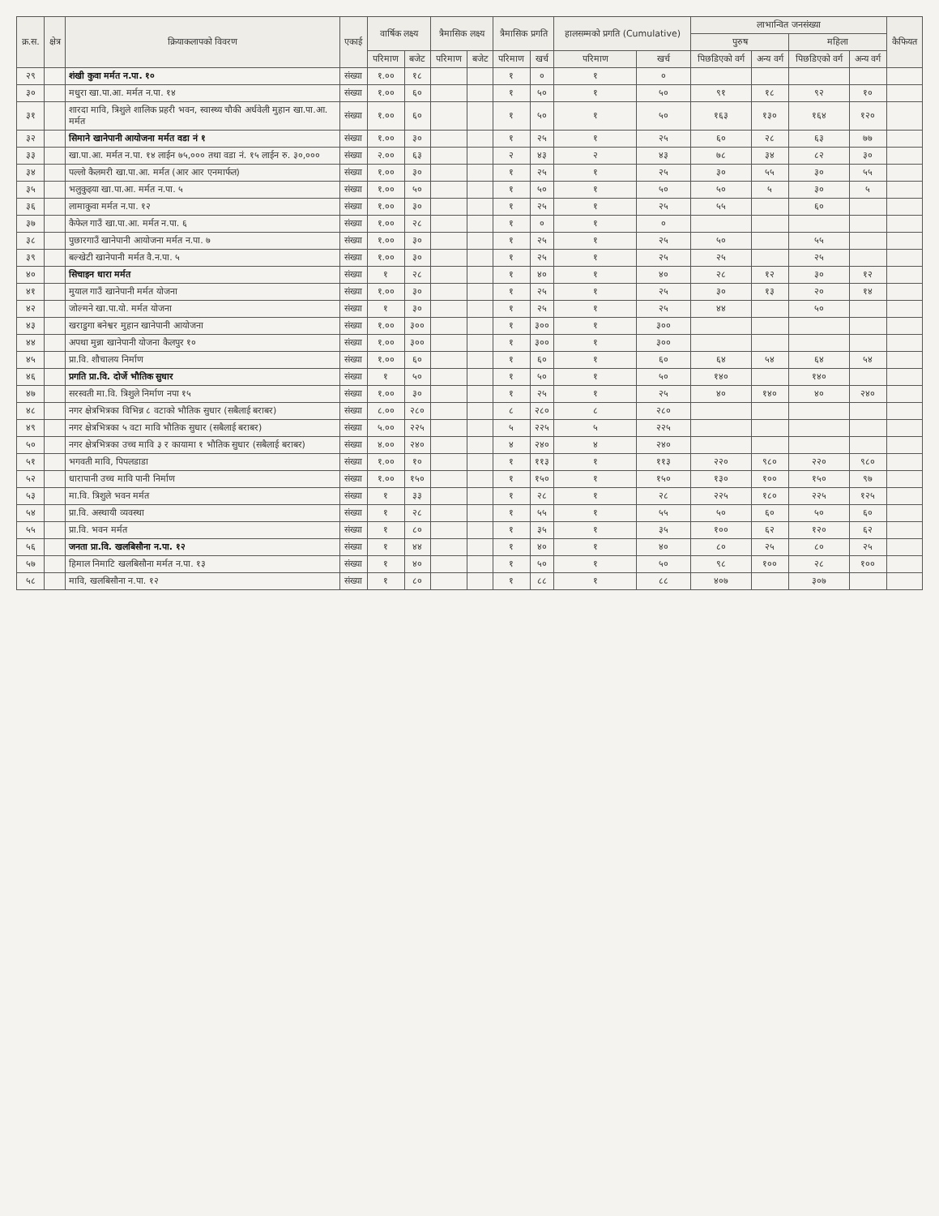| क्र.स. | क्षेत्र | क्रियाकलापको विवरण | एकाई | वार्षिक लक्ष्य | | त्रैमासिक लक्ष्य | | त्रैमासिक प्रगति | | हालसम्मको प्रगति (Cumulative) | | लाभान्वित जनसंख्या | | | | कैफियत |
| --- | --- | --- | --- | --- | --- | --- | --- | --- | --- | --- | --- | --- | --- | --- | --- | --- |
| | | | | | | | | | | | | पुरुष | | महिला | | |
| | | | | परिमाण | बजेट | परिमाण | बजेट | परिमाण | खर्च | परिमाण | खर्च | पिछडिएको वर्ग | अन्य वर्ग | पिछडिएको वर्ग | अन्य वर्ग | |
| २९ | | शंखी कुवा मर्मत न.पा. १० | संख्या | १.०० | १८ | | | १ | ० | १ | ० | | | | | |
| ३० | | मधुरा खा.पा.आ. मर्मत न.पा. १४ | संख्या | १.०० | ६० | | | १ | ५० | १ | ५० | ९१ | १८ | ९२ | १० | |
| ३१ | | शारदा मावि, त्रिशुले शालिक प्रहरी भवन, स्वास्थ्य चौकी अर्धवेली मुहान खा.पा.आ. मर्मत | संख्या | १.०० | ६० | | | १ | ५० | १ | ५० | १६३ | १३० | १६४ | १२० | |
| ३२ | | सिमाने खानेपानी आयोजना मर्मत वडा नं १ | संख्या | १.०० | ३० | | | १ | २५ | १ | २५ | ६० | २८ | ६३ | ७७ | |
| ३३ | | खा.पा.आ. मर्मत न.पा. १४ लाईन ७५,००० तथा वडा नं. १५ लाईन रु. ३०,००० | संख्या | २.०० | ६३ | | | २ | ४३ | २ | ४३ | ७८ | ३४ | ८२ | ३० | |
| ३४ | | पल्लो कैलमरी खा.पा.आ. मर्मत (आर आर एनमार्फत) | संख्या | १.०० | ३० | | | १ | २५ | १ | २५ | ३० | ५५ | ३० | ५५ | |
| ३५ | | भलुकुइया खा.पा.आ. मर्मत न.पा. ५ | संख्या | १.०० | ५० | | | १ | ५० | १ | ५० | ५० | ५ | ३० | ५ | |
| ३६ | | लामाकुवा मर्मत न.पा. १२ | संख्या | १.०० | ३० | | | १ | २५ | १ | २५ | ५५ | | ६० | | |
| ३७ | | कैफेल गाउँ खा.पा.आ. मर्मत न.पा. ६ | संख्या | १.०० | २८ | | | १ | ० | १ | ० | | | | | |
| ३८ | | पुछारगाउँ खानेपानी आयोजना मर्मत न.पा. ७ | संख्या | १.०० | ३० | | | १ | २५ | १ | २५ | ५० | | ५५ | | |
| ३९ | | बल्खेटी खानेपानी मर्मत वै.न.पा. ५ | संख्या | १.०० | ३० | | | १ | २५ | १ | २५ | २५ | | २५ | | |
| ४० | | सिचाइन धारा मर्मत | संख्या | १ | २८ | | | १ | ४० | १ | ४० | २८ | १२ | ३० | १२ | |
| ४१ | | मुयाल गाउँ खानेपानी मर्मत योजना | संख्या | १.०० | ३० | | | १ | २५ | १ | २५ | ३० | १३ | २० | १४ | |
| ४२ | | जोल्मने खा.पा.यो. मर्मत योजना | संख्या | १ | ३० | | | १ | २५ | १ | २५ | ४४ | | ५० | | |
| ४३ | | खराडुगा बनेश्वर मुहान खानेपानी आयोजना | संख्या | १.०० | ३०० | | | १ | ३०० | १ | ३०० | | | | | |
| ४४ | | अपथा मुन्ना खानेपानी योजना कैलपुर १० | संख्या | १.०० | ३०० | | | १ | ३०० | १ | ३०० | | | | | |
| ४५ | | प्रा.वि. शौचालय निर्माण | संख्या | १.०० | ६० | | | १ | ६० | १ | ६० | ६४ | ५४ | ६४ | ५४ | |
| ४६ | | प्रगति प्रा.वि. दोर्जे भौतिक सुधार | संख्या | १ | ५० | | | १ | ५० | १ | ५० | १४० | | १४० | | |
| ४७ | | सरस्वती मा.वि. त्रिशुले निर्माण नपा १५ | संख्या | १.०० | ३० | | | १ | २५ | १ | २५ | ४० | १४० | ४० | २४० | |
| ४८ | | नगर क्षेत्रभित्रका विभिन्न ८ वटाको भौतिक सुधार (सबैलाई बराबर) | संख्या | ८.०० | २८० | | | ८ | २८० | ८ | २८० | | | | | |
| ४९ | | नगर क्षेत्रभित्रका ५ वटा मावि भौतिक सुधार (सबैलाई बराबर) | संख्या | ५.०० | २२५ | | | ५ | २२५ | ५ | २२५ | | | | | |
| ५० | | नगर क्षेत्रभित्रका उच्च मावि ३ र कायामा १ भौतिक सुधार (सबैलाई बराबर) | संख्या | ४.०० | २४० | | | ४ | २४० | ४ | २४० | | | | | |
| ५१ | | भगवती मावि, पिपलडाडा | संख्या | १.०० | १० | | | १ | ११३ | १ | ११३ | २२० | ९८० | २२० | ९८० | |
| ५२ | | धारापानी उच्च मावि पानी निर्माण | संख्या | १.०० | १५० | | | १ | १५० | १ | १५० | १३० | १०० | १५० | ९७ | |
| ५३ | | मा.वि. त्रिशुले भवन मर्मत | संख्या | १ | ३३ | | | १ | २८ | १ | २८ | २२५ | १८० | २२५ | १२५ | |
| ५४ | | प्रा.वि. अस्थायी व्यवस्था | संख्या | १ | २८ | | | १ | ५५ | १ | ५५ | ५० | ६० | ५० | ६० | |
| ५५ | | प्रा.वि. भवन मर्मत | संख्या | १ | ८० | | | १ | ३५ | १ | ३५ | १०० | ६२ | १२० | ६२ | |
| ५६ | | जनता प्रा.वि. खलबिसौना न.पा. १२ | संख्या | १ | ४४ | | | १ | ४० | १ | ४० | ८० | २५ | ८० | २५ | |
| ५७ | | हिमाल निमाटि खलबिसौना मर्मत न.पा. १३ | संख्या | १ | ४० | | | १ | ५० | १ | ५० | ९८ | १०० | २८ | १०० | |
| ५८ | | मावि, खलबिसौना न.पा. १२ | संख्या | १ | ८० | | | १ | ८८ | १ | ८८ | ४०७ | | ३०७ | | |